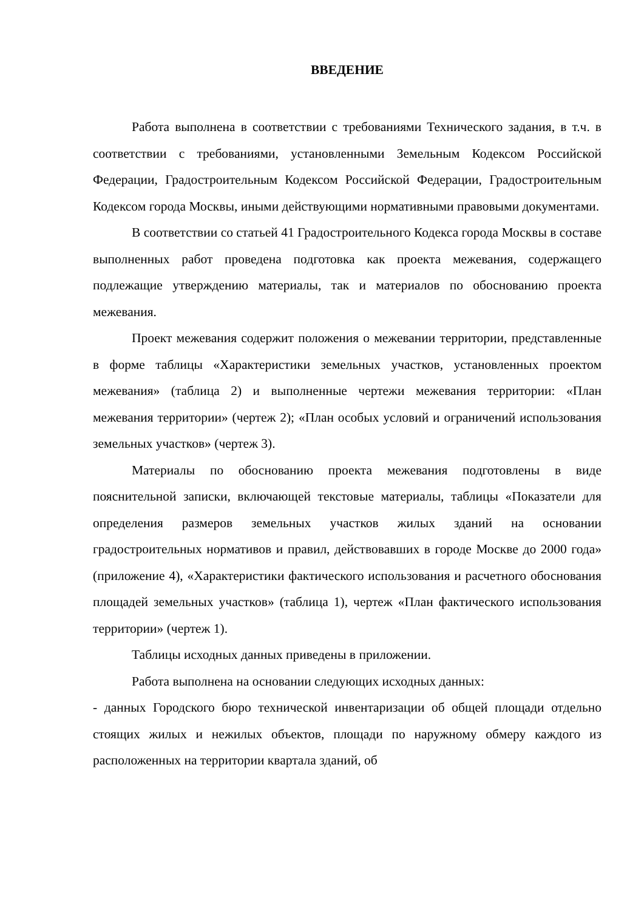ВВЕДЕНИЕ
Работа выполнена в соответствии с требованиями Технического задания, в т.ч. в соответствии с требованиями, установленными Земельным Кодексом Российской Федерации, Градостроительным Кодексом Российской Федерации, Градостроительным Кодексом города Москвы, иными действующими нормативными правовыми документами.
В соответствии со статьей 41 Градостроительного Кодекса города Москвы в составе выполненных работ проведена подготовка как проекта межевания, содержащего подлежащие утверждению материалы, так и материалов по обоснованию проекта межевания.
Проект межевания содержит положения о межевании территории, представленные в форме таблицы «Характеристики земельных участков, установленных проектом межевания» (таблица 2) и выполненные чертежи межевания территории: «План межевания территории» (чертеж 2); «План особых условий и ограничений использования земельных участков» (чертеж 3).
Материалы по обоснованию проекта межевания подготовлены в виде пояснительной записки, включающей текстовые материалы, таблицы «Показатели для определения размеров земельных участков жилых зданий на основании градостроительных нормативов и правил, действовавших в городе Москве до 2000 года» (приложение 4), «Характеристики фактического использования и расчетного обоснования площадей земельных участков» (таблица 1), чертеж «План фактического использования территории» (чертеж 1).
Таблицы исходных данных приведены в приложении.
Работа выполнена на основании следующих исходных данных:
- данных Городского бюро технической инвентаризации об общей площади отдельно стоящих жилых и нежилых объектов, площади по наружному обмеру каждого из расположенных на территории квартала зданий, об